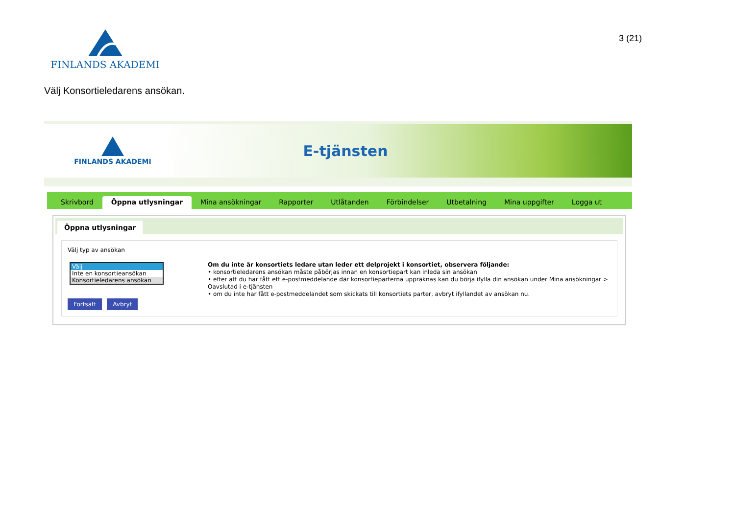FINLANDS AKADEMI
3 (21)
Välj Konsortieledarens ansökan.
FINLANDS AKADEMI
E-tjänsten
Skrivbord Öppna utlysningar Mina ansökningar Rapporter Utlåtanden Förbindelser Utbetalning Mina uppgifter Logga ut
Öppna utlysningar
Välj typ av ansökan
Välj
Inte en konsortieansökan
Konsortieledarens ansökan
Fortsätt Avbryt
Om du inte är konsortiets ledare utan leder ett delprojekt i konsortiet, observera följande:
• konsortieledarens ansökan måste påbörjas innan en konsortiepart kan inleda sin ansökan
• efter att du har fått ett e-postmeddelande där konsortieparterna uppräknas kan du börja ifylla din ansökan under Mina ansökningar > Oavslutad i e-tjänsten
• om du inte har fått e-postmeddelandet som skickats till konsortiets parter, avbryt ifyllandet av ansökan nu.